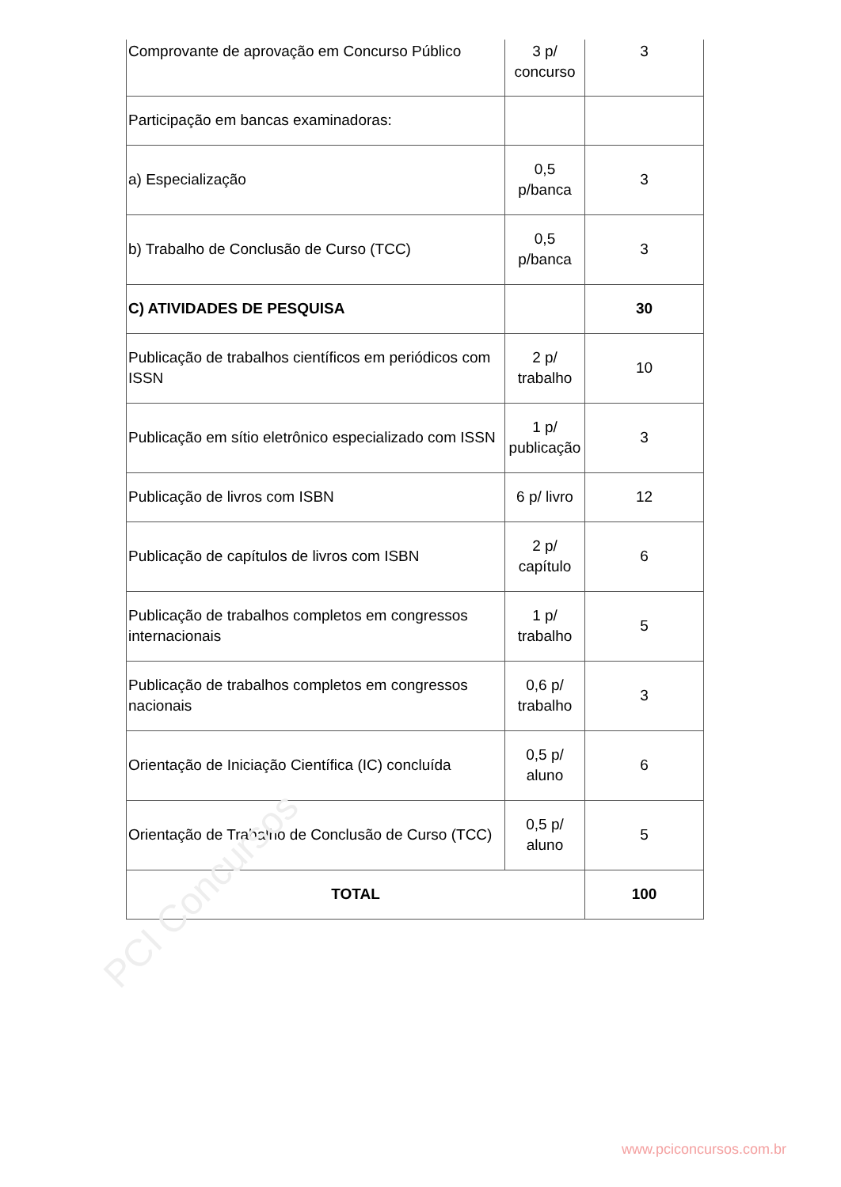| Comprovante de aprovação em Concurso Público | 3 p/ concurso | 3 |
| Participação em bancas examinadoras: | | |
| a) Especialização | 0,5 p/banca | 3 |
| b) Trabalho de Conclusão de Curso (TCC) | 0,5 p/banca | 3 |
| C) ATIVIDADES DE PESQUISA | | 30 |
| Publicação de trabalhos científicos em periódicos com ISSN | 2 p/ trabalho | 10 |
| Publicação em sítio eletrônico especializado com ISSN | 1 p/ publicação | 3 |
| Publicação de livros com ISBN | 6 p/ livro | 12 |
| Publicação de capítulos de livros com ISBN | 2 p/ capítulo | 6 |
| Publicação de trabalhos completos em congressos internacionais | 1 p/ trabalho | 5 |
| Publicação de trabalhos completos em congressos nacionais | 0,6 p/ trabalho | 3 |
| Orientação de Iniciação Científica (IC) concluída | 0,5 p/ aluno | 6 |
| Orientação de Trabalho de Conclusão de Curso (TCC) | 0,5 p/ aluno | 5 |
| TOTAL | | 100 |
PCI Concursos
www.pciconcursos.com.br